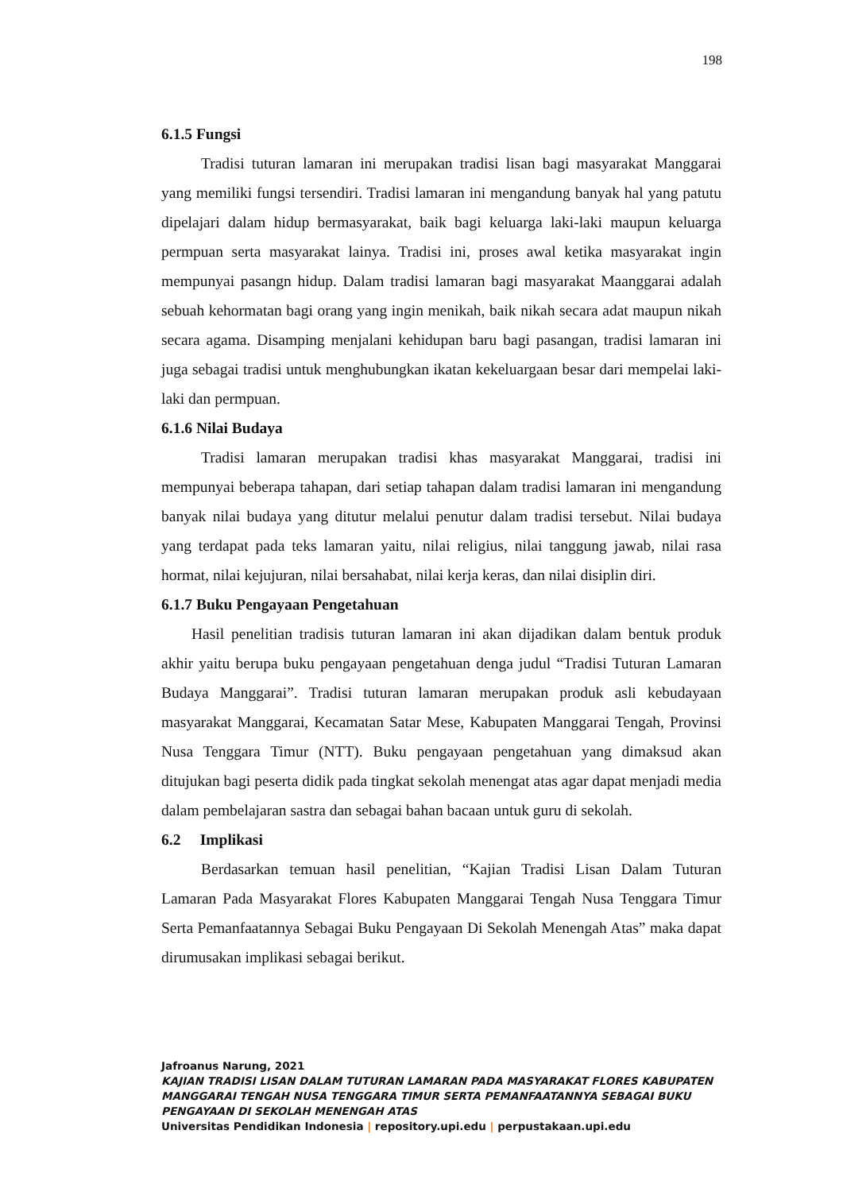198
6.1.5 Fungsi
Tradisi tuturan lamaran ini merupakan tradisi lisan bagi masyarakat Manggarai yang memiliki fungsi tersendiri. Tradisi lamaran ini mengandung banyak hal yang patutu dipelajari dalam hidup bermasyarakat, baik bagi keluarga laki-laki maupun keluarga permpuan serta masyarakat lainya. Tradisi ini, proses awal ketika masyarakat ingin mempunyai pasangn hidup. Dalam tradisi lamaran bagi masyarakat Maanggarai adalah sebuah kehormatan bagi orang yang ingin menikah, baik nikah secara adat maupun nikah secara agama. Disamping menjalani kehidupan baru bagi pasangan, tradisi lamaran ini juga sebagai tradisi untuk menghubungkan ikatan kekeluargaan besar dari mempelai laki-laki dan permpuan.
6.1.6 Nilai Budaya
Tradisi lamaran merupakan tradisi khas masyarakat Manggarai, tradisi ini mempunyai beberapa tahapan, dari setiap tahapan dalam tradisi lamaran ini mengandung banyak nilai budaya yang ditutur melalui penutur dalam tradisi tersebut. Nilai budaya yang terdapat pada teks lamaran yaitu, nilai religius, nilai tanggung jawab, nilai rasa hormat, nilai kejujuran, nilai bersahabat, nilai kerja keras, dan nilai disiplin diri.
6.1.7 Buku Pengayaan Pengetahuan
Hasil penelitian tradisis tuturan lamaran ini akan dijadikan dalam bentuk produk akhir yaitu berupa buku pengayaan pengetahuan denga judul “Tradisi Tuturan Lamaran Budaya Manggarai”. Tradisi tuturan lamaran merupakan produk asli kebudayaan masyarakat Manggarai, Kecamatan Satar Mese, Kabupaten Manggarai Tengah, Provinsi Nusa Tenggara Timur (NTT). Buku pengayaan pengetahuan yang dimaksud akan ditujukan bagi peserta didik pada tingkat sekolah menengat atas agar dapat menjadi media dalam pembelajaran sastra dan sebagai bahan bacaan untuk guru di sekolah.
6.2 Implikasi
Berdasarkan temuan hasil penelitian, “Kajian Tradisi Lisan Dalam Tuturan Lamaran Pada Masyarakat Flores Kabupaten Manggarai Tengah Nusa Tenggara Timur Serta Pemanfaatannya Sebagai Buku Pengayaan Di Sekolah Menengah Atas” maka dapat dirumusakan implikasi sebagai berikut.
Jafroanus Narung, 2021
KAJIAN TRADISI LISAN DALAM TUTURAN LAMARAN PADA MASYARAKAT FLORES KABUPATEN MANGGARAI TENGAH NUSA TENGGARA TIMUR SERTA PEMANFAATANNYA SEBAGAI BUKU PENGAYAAN DI SEKOLAH MENENGAH ATAS
Universitas Pendidikan Indonesia | repository.upi.edu | perpustakaan.upi.edu